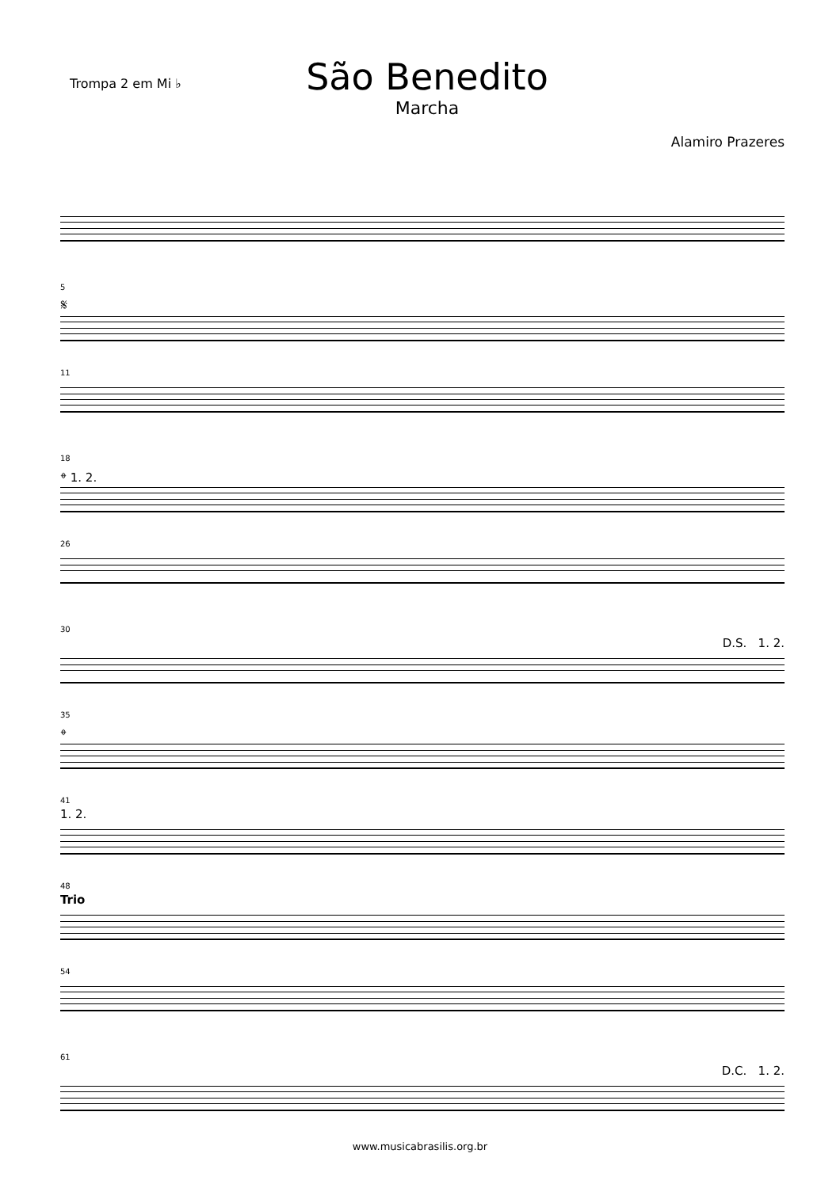Trompa 2 em Mi ♭
São Benedito
Marcha
Alamiro Prazeres
5
𝄋
11
18
𝄌 1. 2.
26
30
D.S. 1. 2.
35
𝄌
41
1. 2.
48
Trio
54
61
D.C. 1. 2.
www.musicabrasilis.org.br